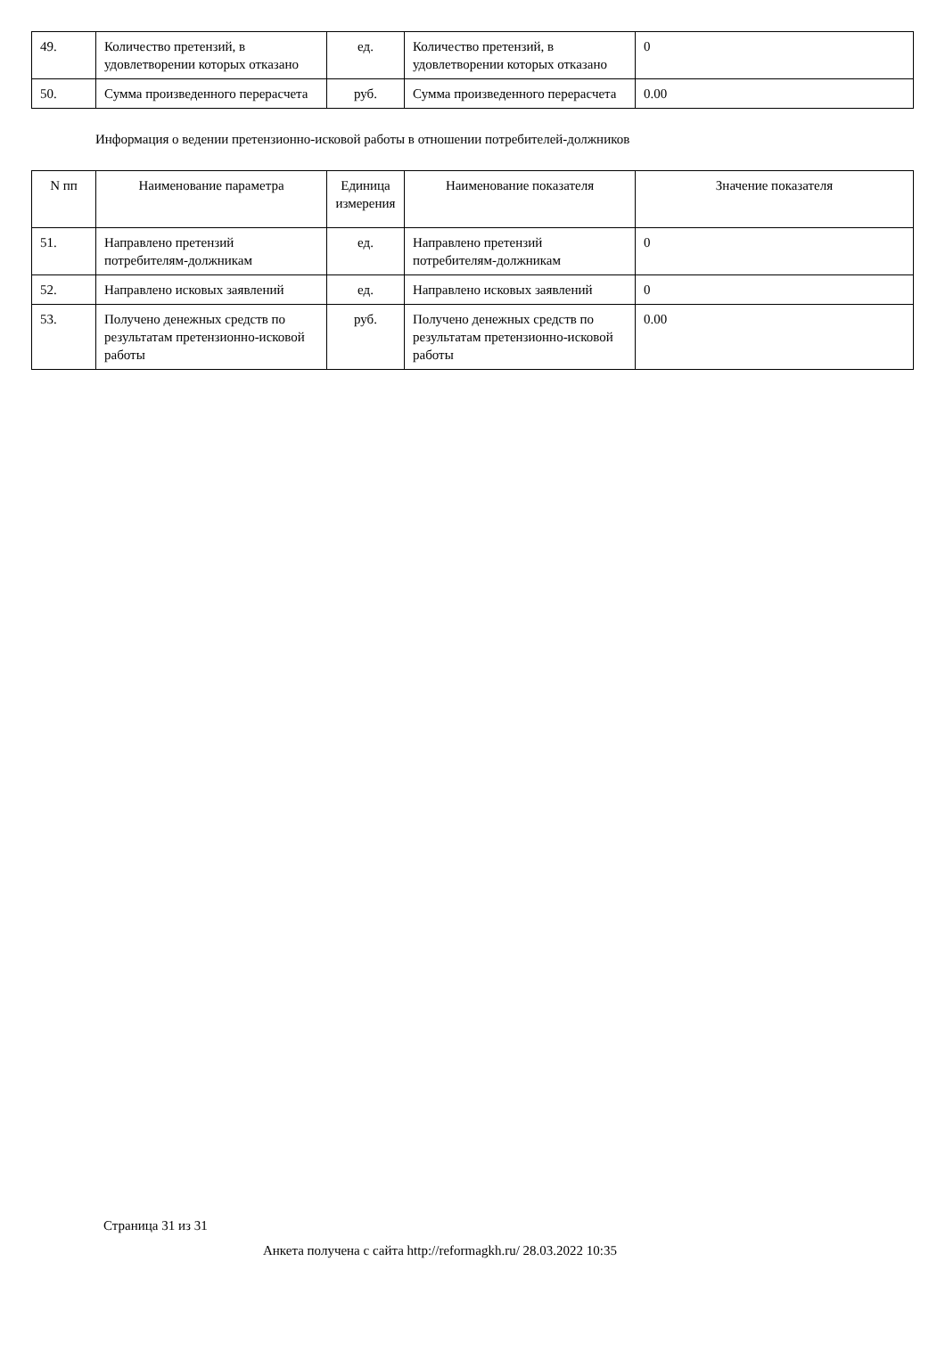| 49. | Количество претензий, в удовлетворении которых отказано | ед. | Количество претензий, в удовлетворении которых отказано | 0 |
| 50. | Сумма произведенного перерасчета | руб. | Сумма произведенного перерасчета | 0.00 |
Информация о ведении претензионно-исковой работы в отношении потребителей-должников
| N пп | Наименование параметра | Единица измерения | Наименование показателя | Значение показателя |
| --- | --- | --- | --- | --- |
| 51. | Направлено претензий потребителям-должникам | ед. | Направлено претензий потребителям-должникам | 0 |
| 52. | Направлено исковых заявлений | ед. | Направлено исковых заявлений | 0 |
| 53. | Получено денежных средств по результатам претензионно-исковой работы | руб. | Получено денежных средств по результатам претензионно-исковой работы | 0.00 |
Страница 31 из 31
Анкета получена с сайта http://reformagkh.ru/ 28.03.2022 10:35